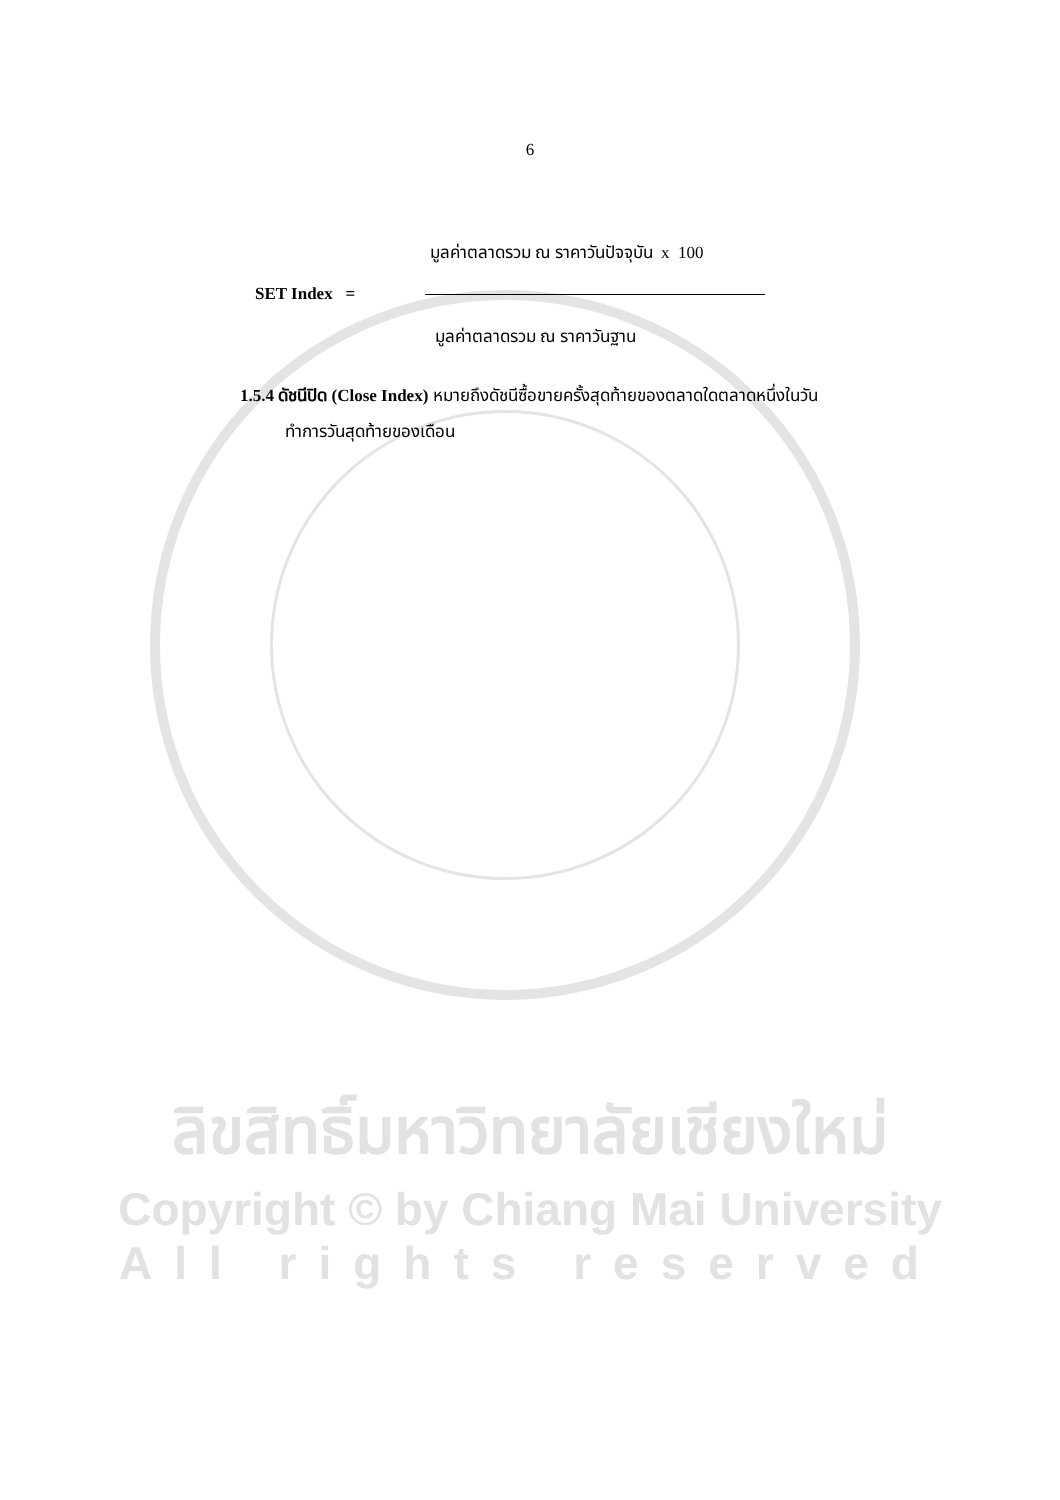6
มูลค่าตลาดรวม ณ ราคาวันปัจจุบัน x 100
SET Index =
มูลค่าตลาดรวม ณ ราคาวันฐาน
1.5.4 ดัชนีปิด (Close Index) หมายถึงดัชนีซื้อขายครั้งสุดท้ายของตลาดใดตลาดหนึ่งในวัน
ทำการวันสุดท้ายของเดือน
ลิขสิทธิ์มหาวิทยาลัยเชียงใหม่
Copyright © by Chiang Mai University
All rights reserved